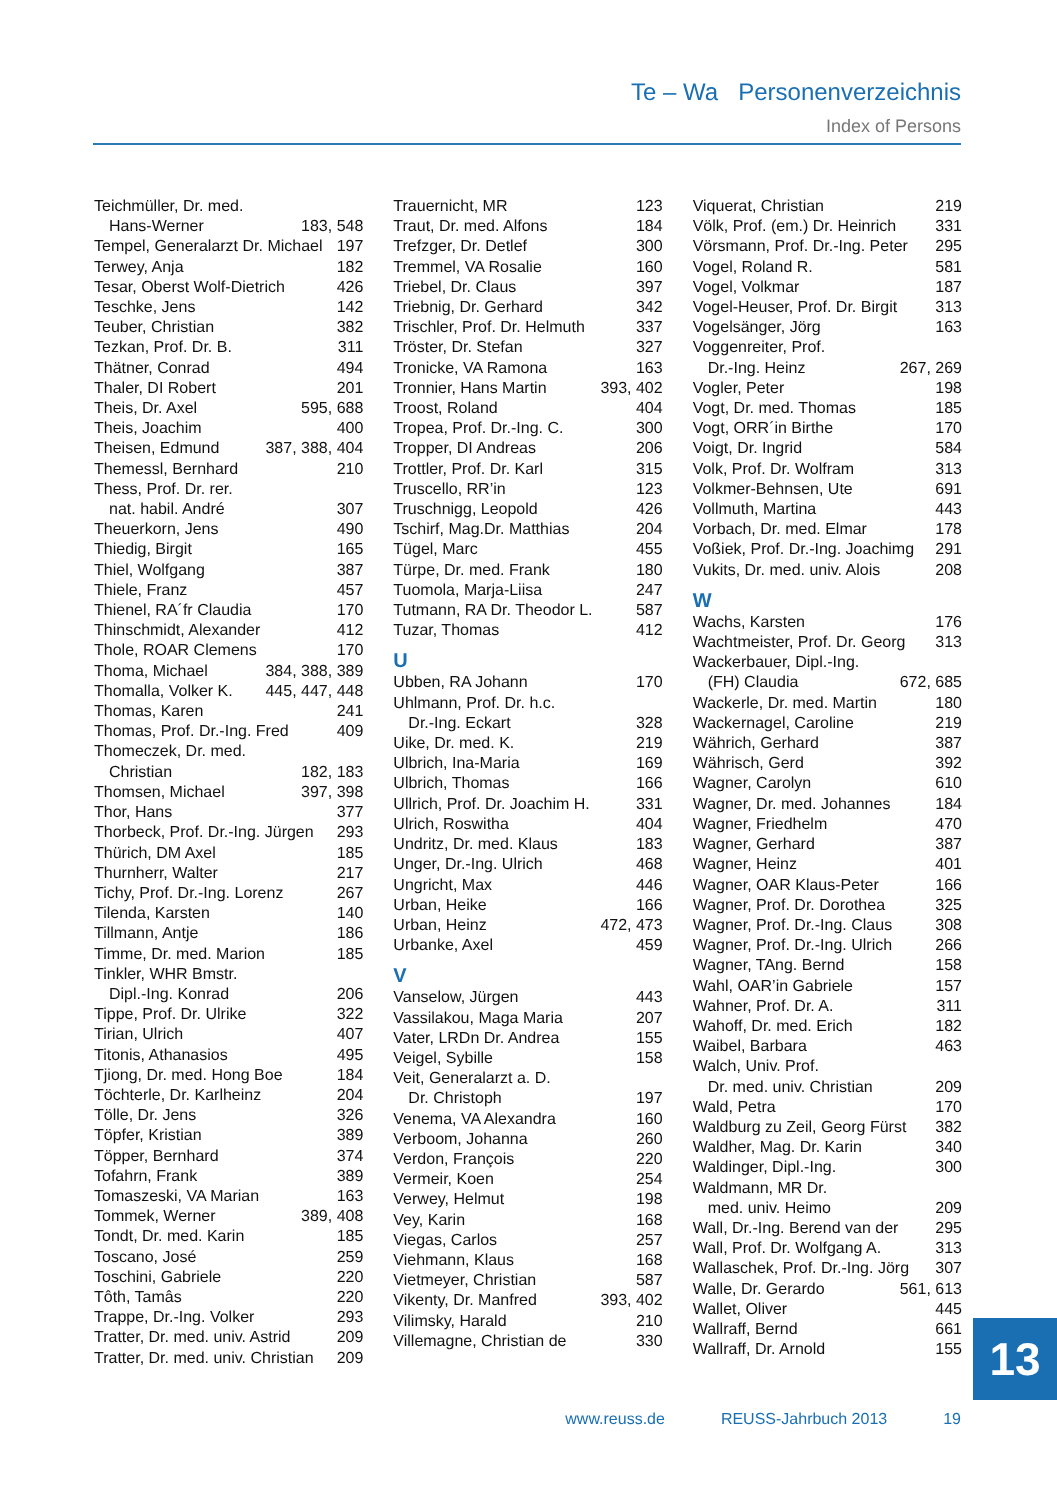Te – Wa Personenverzeichnis
Index of Persons
Teichmüller, Dr. med.
Hans-Werner 183, 548
Tempel, Generalarzt Dr. Michael 197
Terwey, Anja 182
Tesar, Oberst Wolf-Dietrich 426
Teschke, Jens 142
Teuber, Christian 382
Tezkan, Prof. Dr. B. 311
Thätner, Conrad 494
Thaler, DI Robert 201
Theis, Dr. Axel 595, 688
Theis, Joachim 400
Theisen, Edmund 387, 388, 404
Themessl, Bernhard 210
Thess, Prof. Dr. rer.
nat. habil. André 307
Theuerkorn, Jens 490
Thiedig, Birgit 165
Thiel, Wolfgang 387
Thiele, Franz 457
Thienel, RA´fr Claudia 170
Thinschmidt, Alexander 412
Thole, ROAR Clemens 170
Thoma, Michael 384, 388, 389
Thomalla, Volker K. 445, 447, 448
Thomas, Karen 241
Thomas, Prof. Dr.-Ing. Fred 409
Thomeczek, Dr. med.
Christian 182, 183
Thomsen, Michael 397, 398
Thor, Hans 377
Thorbeck, Prof. Dr.-Ing. Jürgen 293
Thürich, DM Axel 185
Thurnherr, Walter 217
Tichy, Prof. Dr.-Ing. Lorenz 267
Tilenda, Karsten 140
Tillmann, Antje 186
Timme, Dr. med. Marion 185
Tinkler, WHR Bmstr.
Dipl.-Ing. Konrad 206
Tippe, Prof. Dr. Ulrike 322
Tirian, Ulrich 407
Titonis, Athanasios 495
Tjiong, Dr. med. Hong Boe 184
Töchterle, Dr. Karlheinz 204
Tölle, Dr. Jens 326
Töpfer, Kristian 389
Töpper, Bernhard 374
Tofahrn, Frank 389
Tomaszeski, VA Marian 163
Tommek, Werner 389, 408
Tondt, Dr. med. Karin 185
Toscano, José 259
Toschini, Gabriele 220
Tôth, Tamâs 220
Trappe, Dr.-Ing. Volker 293
Tratter, Dr. med. univ. Astrid 209
Tratter, Dr. med. univ. Christian 209
Trauernicht, MR 123
Traut, Dr. med. Alfons 184
Trefzger, Dr. Detlef 300
Tremmel, VA Rosalie 160
Triebel, Dr. Claus 397
Triebnig, Dr. Gerhard 342
Trischler, Prof. Dr. Helmuth 337
Tröster, Dr. Stefan 327
Tronicke, VA Ramona 163
Tronnier, Hans Martin 393, 402
Troost, Roland 404
Tropea, Prof. Dr.-Ing. C. 300
Tropper, DI Andreas 206
Trottler, Prof. Dr. Karl 315
Truscello, RR’in 123
Truschnigg, Leopold 426
Tschirf, Mag.Dr. Matthias 204
Tügel, Marc 455
Türpe, Dr. med. Frank 180
Tuomola, Marja-Liisa 247
Tutmann, RA Dr. Theodor L. 587
Tuzar, Thomas 412
U
Ubben, RA Johann 170
Uhlmann, Prof. Dr. h.c.
Dr.-Ing. Eckart 328
Uike, Dr. med. K. 219
Ulbrich, Ina-Maria 169
Ulbrich, Thomas 166
Ullrich, Prof. Dr. Joachim H. 331
Ulrich, Roswitha 404
Undritz, Dr. med. Klaus 183
Unger, Dr.-Ing. Ulrich 468
Ungricht, Max 446
Urban, Heike 166
Urban, Heinz 472, 473
Urbanke, Axel 459
V
Vanselow, Jürgen 443
Vassilakou, Maga Maria 207
Vater, LRDn Dr. Andrea 155
Veigel, Sybille 158
Veit, Generalarzt a. D.
Dr. Christoph 197
Venema, VA Alexandra 160
Verboom, Johanna 260
Verdon, François 220
Vermeir, Koen 254
Verwey, Helmut 198
Vey, Karin 168
Viegas, Carlos 257
Viehmann, Klaus 168
Vietmeyer, Christian 587
Vikenty, Dr. Manfred 393, 402
Vilimsky, Harald 210
Villemagne, Christian de 330
Viquerat, Christian 219
Völk, Prof. (em.) Dr. Heinrich 331
Vörsmann, Prof. Dr.-Ing. Peter 295
Vogel, Roland R. 581
Vogel, Volkmar 187
Vogel-Heuser, Prof. Dr. Birgit 313
Vogelsänger, Jörg 163
Voggenreiter, Prof.
Dr.-Ing. Heinz 267, 269
Vogler, Peter 198
Vogt, Dr. med. Thomas 185
Vogt, ORR´in Birthe 170
Voigt, Dr. Ingrid 584
Volk, Prof. Dr. Wolfram 313
Volkmer-Behnsen, Ute 691
Vollmuth, Martina 443
Vorbach, Dr. med. Elmar 178
Voßiek, Prof. Dr.-Ing. Joachimg 291
Vukits, Dr. med. univ. Alois 208
W
Wachs, Karsten 176
Wachtmeister, Prof. Dr. Georg 313
Wackerbauer, Dipl.-Ing.
(FH) Claudia 672, 685
Wackerle, Dr. med. Martin 180
Wackernagel, Caroline 219
Währich, Gerhard 387
Währisch, Gerd 392
Wagner, Carolyn 610
Wagner, Dr. med. Johannes 184
Wagner, Friedhelm 470
Wagner, Gerhard 387
Wagner, Heinz 401
Wagner, OAR Klaus-Peter 166
Wagner, Prof. Dr. Dorothea 325
Wagner, Prof. Dr.-Ing. Claus 308
Wagner, Prof. Dr.-Ing. Ulrich 266
Wagner, TAng. Bernd 158
Wahl, OAR’in Gabriele 157
Wahner, Prof. Dr. A. 311
Wahoff, Dr. med. Erich 182
Waibel, Barbara 463
Walch, Univ. Prof.
Dr. med. univ. Christian 209
Wald, Petra 170
Waldburg zu Zeil, Georg Fürst 382
Waldher, Mag. Dr. Karin 340
Waldinger, Dipl.-Ing. 300
Waldmann, MR Dr.
med. univ. Heimo 209
Wall, Dr.-Ing. Berend van der 295
Wall, Prof. Dr. Wolfgang A. 313
Wallaschek, Prof. Dr.-Ing. Jörg 307
Walle, Dr. Gerardo 561, 613
Wallet, Oliver 445
Wallraff, Bernd 661
Wallraff, Dr. Arnold 155
13
www.reuss.de REUSS-Jahrbuch 2013 19